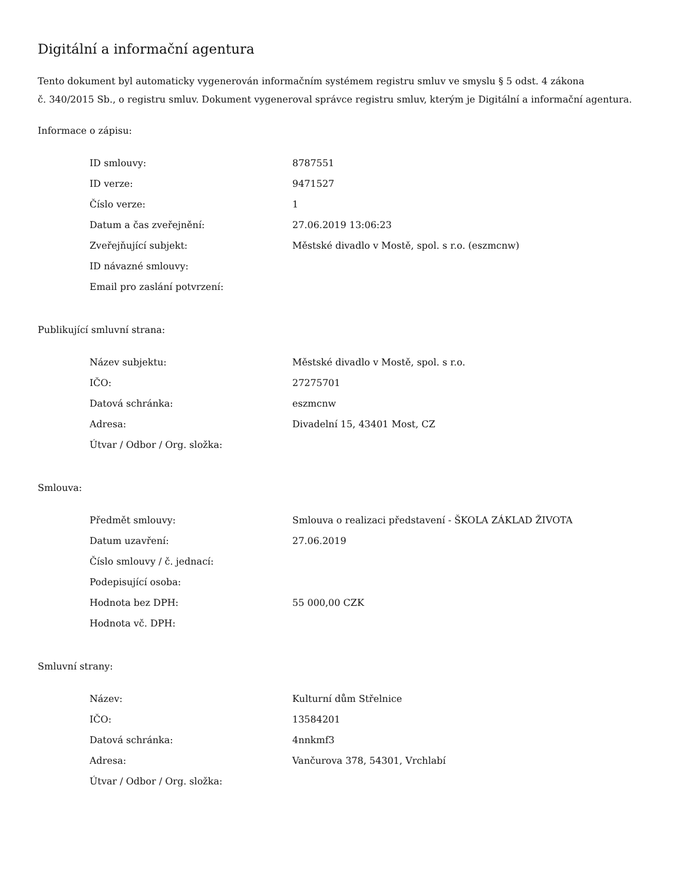Digitální a informační agentura
Tento dokument byl automaticky vygenerován informačním systémem registru smluv ve smyslu § 5 odst. 4 zákona
č. 340/2015 Sb., o registru smluv. Dokument vygeneroval správce registru smluv, kterým je Digitální a informační agentura.
Informace o zápisu:
| ID smlouvy: | 8787551 |
| ID verze: | 9471527 |
| Číslo verze: | 1 |
| Datum a čas zveřejnění: | 27.06.2019 13:06:23 |
| Zveřejňující subjekt: | Městské divadlo v Mostě, spol. s r.o. (eszmcnw) |
| ID návazné smlouvy: | |
| Email pro zaslání potvrzení: | |
Publikující smluvní strana:
| Název subjektu: | Městské divadlo v Mostě, spol. s r.o. |
| IČO: | 27275701 |
| Datová schránka: | eszmcnw |
| Adresa: | Divadelní 15, 43401 Most, CZ |
| Útvar / Odbor / Org. složka: | |
Smlouva:
| Předmět smlouvy: | Smlouva o realizaci představení - ŠKOLA ZÁKLAD ŽIVOTA |
| Datum uzavření: | 27.06.2019 |
| Číslo smlouvy / č. jednací: | |
| Podepisující osoba: | |
| Hodnota bez DPH: | 55 000,00 CZK |
| Hodnota vč. DPH: | |
Smluvní strany:
| Název: | Kulturní dům Střelnice |
| IČO: | 13584201 |
| Datová schránka: | 4nnkmf3 |
| Adresa: | Vančurova 378, 54301, Vrchlabí |
| Útvar / Odbor / Org. složka: | |